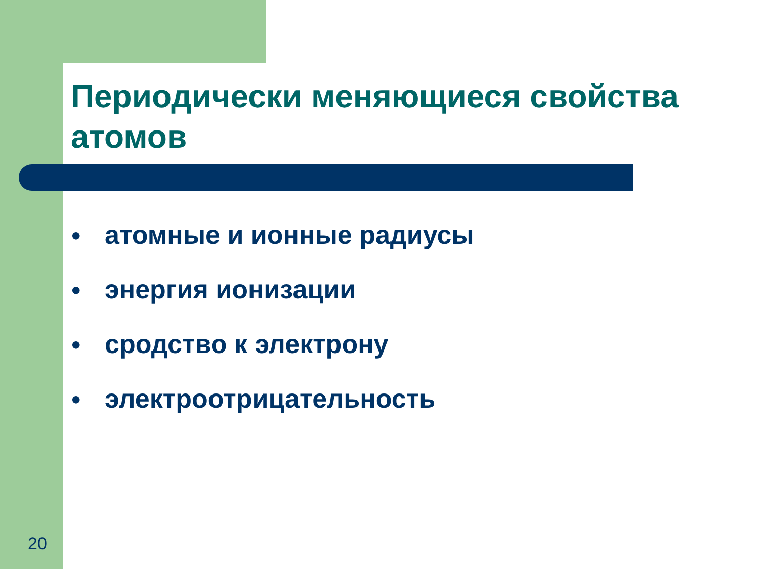Периодически меняющиеся свойства атомов
● атомные и ионные радиусы
● энергия ионизации
● сродство к электрону
● электроотрицательность
20